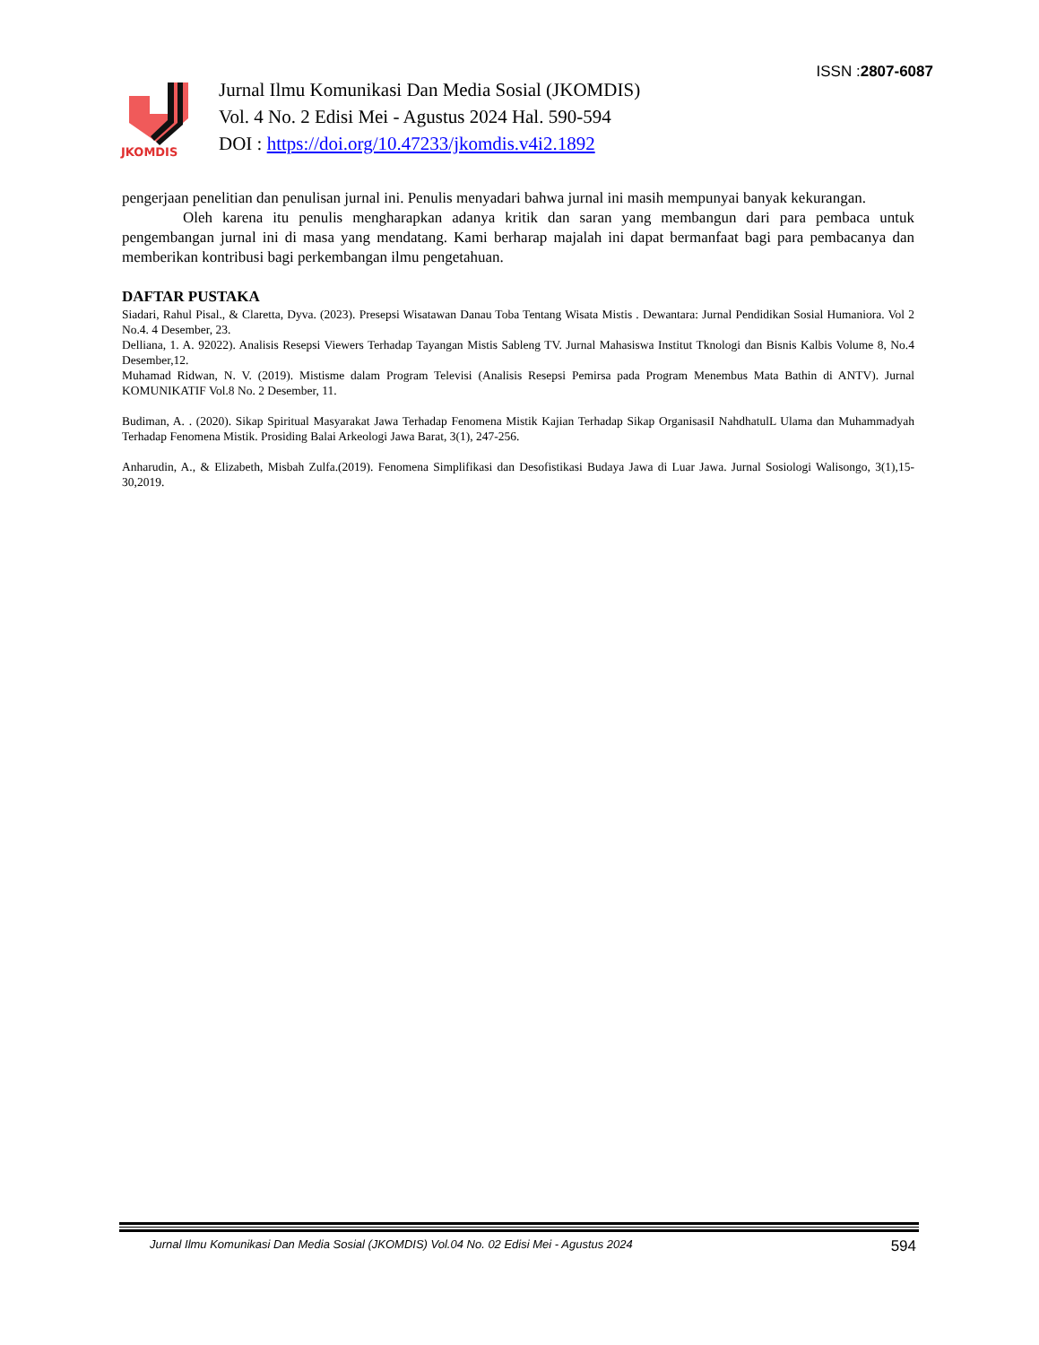ISSN :2807-6087
JKOMDIS
Jurnal Ilmu Komunikasi Dan Media Sosial (JKOMDIS)
Vol. 4 No. 2 Edisi Mei - Agustus 2024 Hal. 590-594
DOI : https://doi.org/10.47233/jkomdis.v4i2.1892
pengerjaan penelitian dan penulisan jurnal ini. Penulis menyadari bahwa jurnal ini masih mempunyai banyak kekurangan.
Oleh karena itu penulis mengharapkan adanya kritik dan saran yang membangun dari para pembaca untuk pengembangan jurnal ini di masa yang mendatang. Kami berharap majalah ini dapat bermanfaat bagi para pembacanya dan memberikan kontribusi bagi perkembangan ilmu pengetahuan.
DAFTAR PUSTAKA
Siadari, Rahul Pisal., & Claretta, Dyva. (2023). Presepsi Wisatawan Danau Toba Tentang Wisata Mistis . Dewantara: Jurnal Pendidikan Sosial Humaniora. Vol 2 No.4. 4 Desember, 23.
Delliana, 1. A. 92022). Analisis Resepsi Viewers Terhadap Tayangan Mistis Sableng TV. Jurnal Mahasiswa Institut Tknologi dan Bisnis Kalbis Volume 8, No.4 Desember,12.
Muhamad Ridwan, N. V. (2019). Mistisme dalam Program Televisi (Analisis Resepsi Pemirsa pada Program Menembus Mata Bathin di ANTV). Jurnal KOMUNIKATIF Vol.8 No. 2 Desember, 11.
Budiman, A. . (2020). Sikap Spiritual Masyarakat Jawa Terhadap Fenomena Mistik Kajian Terhadap Sikap OrganisasiI NahdhatulL Ulama dan Muhammadyah Terhadap Fenomena Mistik. Prosiding Balai Arkeologi Jawa Barat, 3(1), 247-256.
Anharudin, A., & Elizabeth, Misbah Zulfa.(2019). Fenomena Simplifikasi dan Desofistikasi Budaya Jawa di Luar Jawa. Jurnal Sosiologi Walisongo, 3(1),15-30,2019.
Jurnal Ilmu Komunikasi Dan Media Sosial (JKOMDIS) Vol.04 No. 02 Edisi Mei - Agustus 2024 594